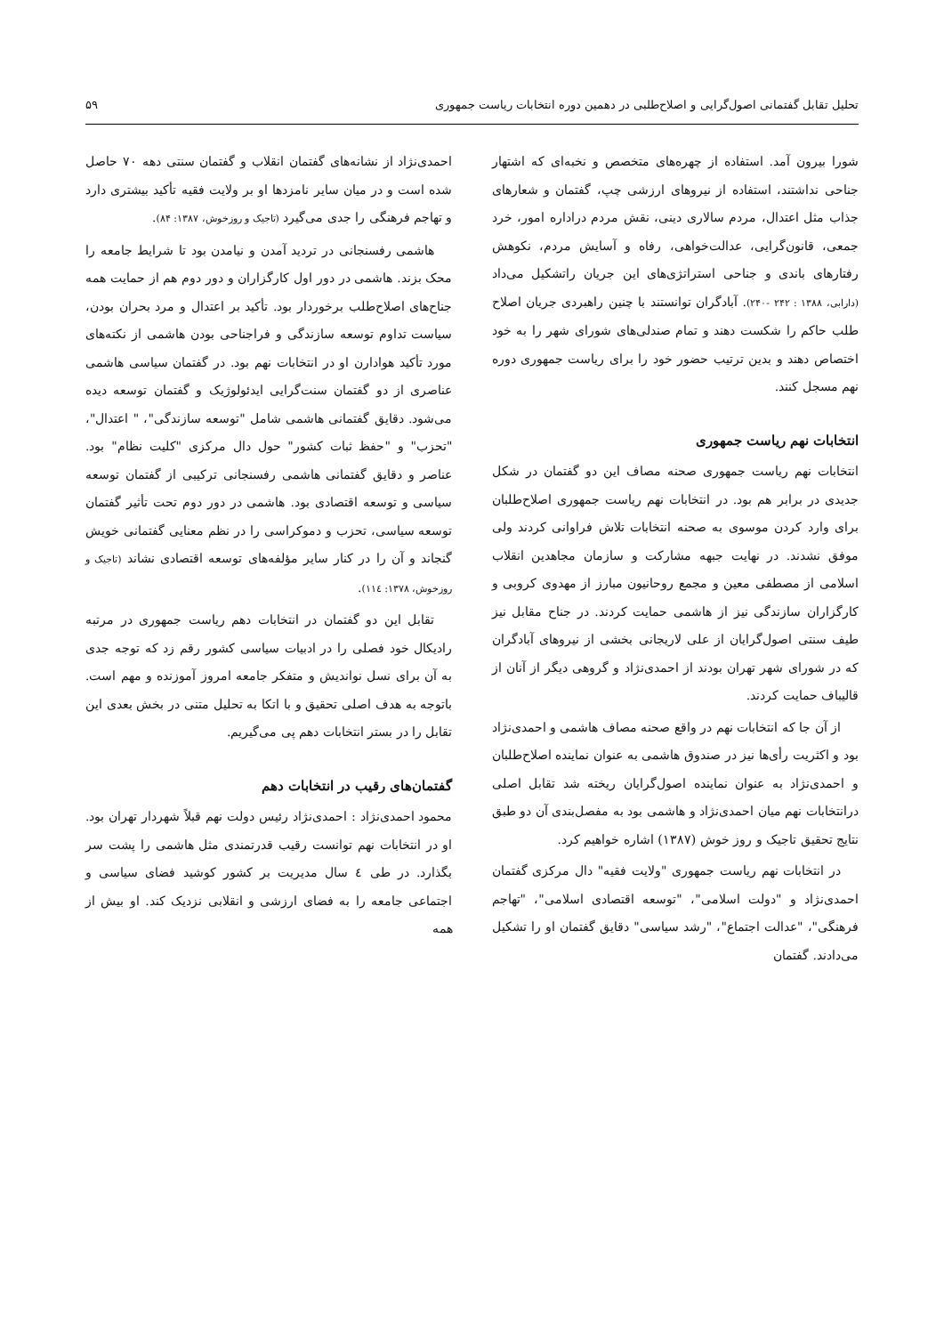تحلیل تقابل گفتمانی اصول‌گرایی و اصلاح‌طلبی در دهمین دوره انتخابات ریاست جمهوری ۵۹
شورا بیرون آمد. استفاده از چهره‌های متخصص و نخبه‌ای که اشتهار جناحی نداشتند، استفاده از نیروهای ارزشی چپ، گفتمان و شعارهای جذاب مثل اعتدال، مردم سالاری دینی، نقش مردم دراداره امور، خرد جمعی، قانون‌گرایی، عدالت‌خواهی، رفاه و آسایش مردم، نکوهش رفتارهای باندی و جناحی استراتژی‌های این جریان راتشکیل می‌داد (دارابی، ۱۳۸۸ : ۲۴۲ -۲۴۰). آبادگران توانستند با چنین راهبردی جریان اصلاح طلب حاکم را شکست دهند و تمام صندلی‌های شورای شهر را به خود اختصاص دهند و بدین ترتیب حضور خود را برای ریاست جمهوری دوره نهم مسجل کنند.
انتخابات نهم ریاست جمهوری
انتخابات نهم ریاست جمهوری صحنه مصاف این دو گفتمان در شکل جدیدی در برابر هم بود. در انتخابات نهم ریاست جمهوری اصلاح‌طلبان برای وارد کردن موسوی به صحنه انتخابات تلاش فراوانی کردند ولی موفق نشدند. در نهایت جبهه مشارکت و سازمان مجاهدین انقلاب اسلامی از مصطفی معین و مجمع روحانیون مبارز از مهدوی کروبی و کارگزاران سازندگی نیز از هاشمی حمایت کردند. در جناح مقابل نیز طیف سنتی اصول‌گرایان از علی لاریجانی بخشی از نیروهای آبادگران که در شورای شهر تهران بودند از احمدی‌نژاد و گروهی دیگر از آنان از قالیباف حمایت کردند.
از آن جا که انتخابات نهم در واقع صحنه مصاف هاشمی و احمدی‌نژاد بود و اکثریت رأی‌ها نیز در صندوق هاشمی به عنوان نماینده اصلاح‌طلبان و احمدی‌نژاد به عنوان نماینده اصول‌گرایان ریخته شد تقابل اصلی درانتخابات نهم میان احمدی‌نژاد و هاشمی بود به مفصل‌بندی آن دو طبق نتایج تحقیق تاجیک و روز خوش (۱۳۸۷) اشاره خواهیم کرد.
در انتخابات نهم ریاست جمهوری "ولایت فقیه" دال مرکزی گفتمان احمدی‌نژاد و "دولت اسلامی"، "توسعه اقتصادی اسلامی"، "تهاجم فرهنگی"، "عدالت اجتماع"، "رشد سیاسی" دقایق گفتمان او را تشکیل می‌دادند. گفتمان
احمدی‌نژاد از نشانه‌های گفتمان انقلاب و گفتمان سنتی دهه ۷۰ حاصل شده است و در میان سایر نامزدها او بر ولایت فقیه تأکید بیشتری دارد و تهاجم فرهنگی را جدی می‌گیرد (تاجیک و روزخوش، ۱۳۸۷: ۸۴).
هاشمی رفسنجانی در تردید آمدن و نیامدن بود تا شرایط جامعه را محک بزند. هاشمی در دور اول کارگزاران و دور دوم هم از حمایت همه جناح‌های اصلاح‌طلب برخوردار بود. تأکید بر اعتدال و مرد بحران بودن، سیاست تداوم توسعه سازندگی و فراجناحی بودن هاشمی از نکته‌های مورد تأکید هوادارن او در انتخابات نهم بود. در گفتمان سیاسی هاشمی عناصری از دو گفتمان سنت‌گرایی ایدئولوژیک و گفتمان توسعه دیده می‌شود. دقایق گفتمانی هاشمی شامل "توسعه سازندگی"، " اعتدال"، "تحزب" و "حفظ ثبات کشور" حول دال مرکزی "کلیت نظام" بود. عناصر و دقایق گفتمانی هاشمی رفسنجانی ترکیبی از گفتمان توسعه سیاسی و توسعه اقتصادی بود. هاشمی در دور دوم تحت تأثیر گفتمان توسعه سیاسی، تحزب و دموکراسی را در نظم معنایی گفتمانی خویش گنجاند و آن را در کنار سایر مؤلفه‌های توسعه اقتصادی نشاند (تاجیک و روزخوش، ۱۳۷۸: ۱۱٤).
تقابل این دو گفتمان در انتخابات دهم ریاست جمهوری در مرتبه رادیکال خود فصلی را در ادبیات سیاسی کشور رقم زد که توجه جدی به آن برای نسل نواندیش و متفکر جامعه امروز آموزنده و مهم است. باتوجه به هدف اصلی تحقیق و با اتکا به تحلیل متنی در بخش بعدی این تقابل را در بستر انتخابات دهم پی می‌گیریم.
گفتمان‌های رقیب در انتخابات دهم
محمود احمدی‌نژاد : احمدی‌نژاد رئیس دولت نهم قبلاً شهردار تهران بود. او در انتخابات نهم توانست رقیب قدرتمندی مثل هاشمی را پشت سر بگذارد. در طی ٤ سال مدیریت بر کشور کوشید فضای سیاسی و اجتماعی جامعه را به فضای ارزشی و انقلابی نزدیک کند. او بیش از همه